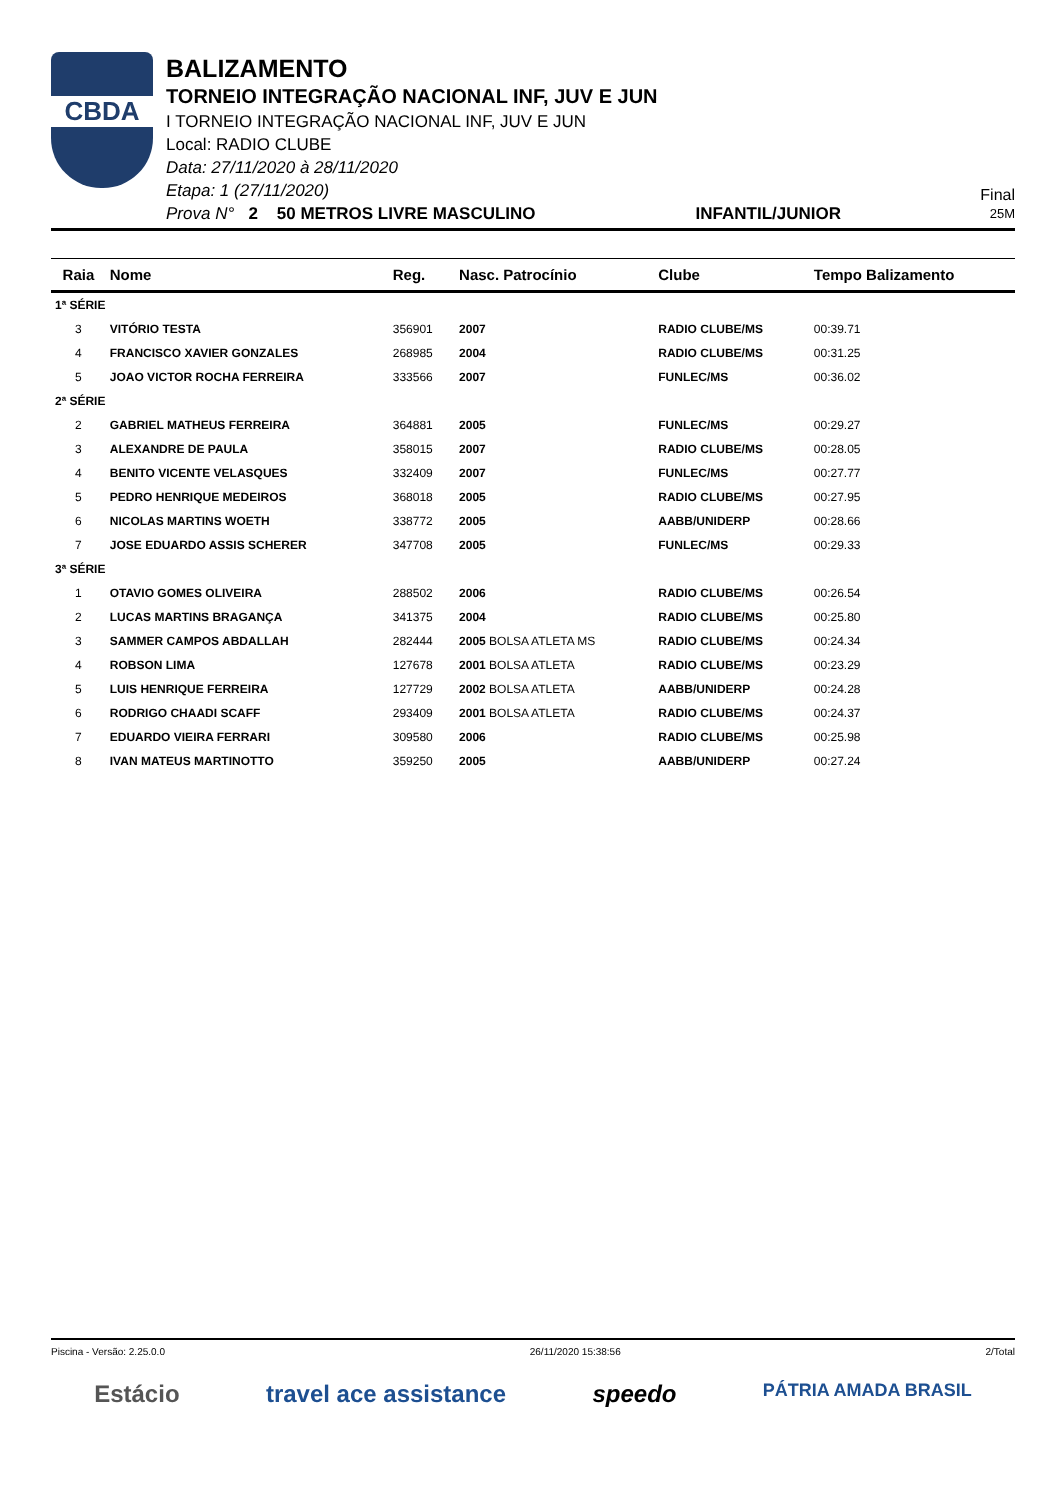CBDA
BALIZAMENTO
TORNEIO INTEGRAÇÃO NACIONAL INF, JUV E JUN
I TORNEIO INTEGRAÇÃO NACIONAL INF, JUV E JUN
Local: RADIO CLUBE
Data: 27/11/2020 à 28/11/2020
Etapa: 1 (27/11/2020)
Prova N° 2 50 METROS LIVRE MASCULINO INFANTIL/JUNIOR
Final
25M
| Raia | Nome | Reg. | Nasc. Patrocínio | Clube | Tempo Balizamento |
| --- | --- | --- | --- | --- | --- |
| 1ª SÉRIE | | | | | |
| 3 | VITÓRIO TESTA | 356901 | 2007 | RADIO CLUBE/MS | 00:39.71 |
| 4 | FRANCISCO XAVIER GONZALES | 268985 | 2004 | RADIO CLUBE/MS | 00:31.25 |
| 5 | JOAO VICTOR ROCHA FERREIRA | 333566 | 2007 | FUNLEC/MS | 00:36.02 |
| 2ª SÉRIE | | | | | |
| 2 | GABRIEL MATHEUS FERREIRA | 364881 | 2005 | FUNLEC/MS | 00:29.27 |
| 3 | ALEXANDRE DE PAULA | 358015 | 2007 | RADIO CLUBE/MS | 00:28.05 |
| 4 | BENITO VICENTE VELASQUES | 332409 | 2007 | FUNLEC/MS | 00:27.77 |
| 5 | PEDRO HENRIQUE MEDEIROS | 368018 | 2005 | RADIO CLUBE/MS | 00:27.95 |
| 6 | NICOLAS MARTINS WOETH | 338772 | 2005 | AABB/UNIDERP | 00:28.66 |
| 7 | JOSE EDUARDO ASSIS SCHERER | 347708 | 2005 | FUNLEC/MS | 00:29.33 |
| 3ª SÉRIE | | | | | |
| 1 | OTAVIO GOMES OLIVEIRA | 288502 | 2006 | RADIO CLUBE/MS | 00:26.54 |
| 2 | LUCAS MARTINS BRAGANÇA | 341375 | 2004 | RADIO CLUBE/MS | 00:25.80 |
| 3 | SAMMER CAMPOS ABDALLAH | 282444 | 2005 BOLSA ATLETA MS | RADIO CLUBE/MS | 00:24.34 |
| 4 | ROBSON LIMA | 127678 | 2001 BOLSA ATLETA | RADIO CLUBE/MS | 00:23.29 |
| 5 | LUIS HENRIQUE FERREIRA | 127729 | 2002 BOLSA ATLETA | AABB/UNIDERP | 00:24.28 |
| 6 | RODRIGO CHAADI SCAFF | 293409 | 2001 BOLSA ATLETA | RADIO CLUBE/MS | 00:24.37 |
| 7 | EDUARDO VIEIRA FERRARI | 309580 | 2006 | RADIO CLUBE/MS | 00:25.98 |
| 8 | IVAN MATEUS MARTINOTTO | 359250 | 2005 | AABB/UNIDERP | 00:27.24 |
Piscina - Versão: 2.25.0.0 26/11/2020 15:38:56 2/Total
Estácio travel ace assistance speedo PÁTRIA AMADA BRASIL